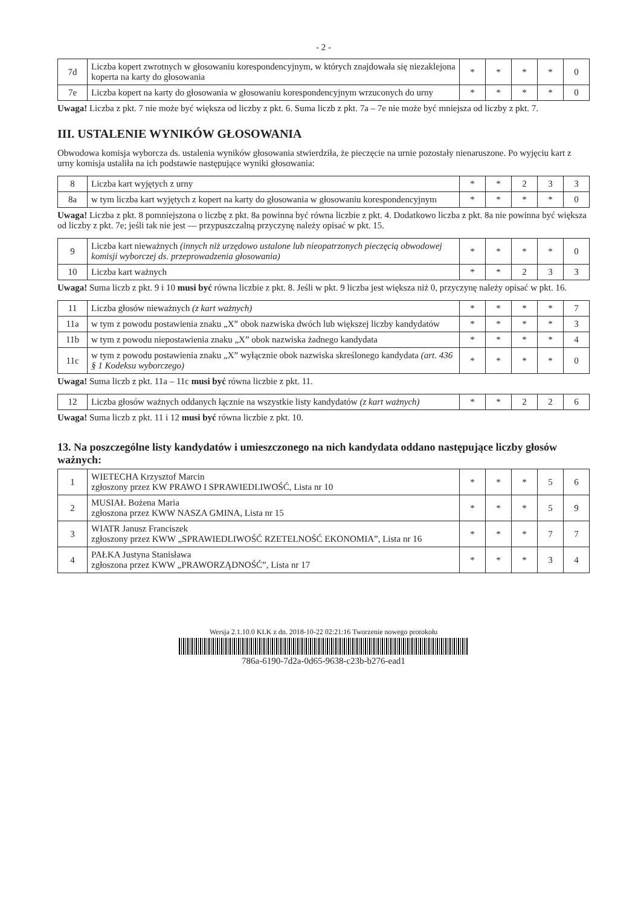- 2 -
| 7d | Liczba kopert zwrotnych w głosowaniu korespondencyjnym, w których znajdowała się niezaklejona koperta na karty do głosowania | * | * | * | * | 0 |
| 7e | Liczba kopert na karty do głosowania w głosowaniu korespondencyjnym wrzuconych do urny | * | * | * | * | 0 |
Uwaga! Liczba z pkt. 7 nie może być większa od liczby z pkt. 6. Suma liczb z pkt. 7a – 7e nie może być mniejsza od liczby z pkt. 7.
III. USTALENIE WYNIKÓW GŁOSOWANIA
Obwodowa komisja wyborcza ds. ustalenia wyników głosowania stwierdziła, że pieczęcie na urnie pozostały nienaruszone. Po wyjęciu kart z urny komisja ustaliła na ich podstawie następujące wyniki głosowania:
| 8 | Liczba kart wyjętych z urny | * | * | 2 | 3 | 3 |
| 8a | w tym liczba kart wyjętych z kopert na karty do głosowania w głosowaniu korespondencyjnym | * | * | * | * | 0 |
Uwaga! Liczba z pkt. 8 pomniejszona o liczbę z pkt. 8a powinna być równa liczbie z pkt. 4. Dodatkowo liczba z pkt. 8a nie powinna być większa od liczby z pkt. 7e; jeśli tak nie jest — przypuszczalną przyczynę należy opisać w pkt. 15.
| 9 | Liczba kart nieważnych (innych niż urzędowo ustalone lub nieopatrzonych pieczęcią obwodowej komisji wyborczej ds. przeprowadzenia głosowania) | * | * | * | * | 0 |
| 10 | Liczba kart ważnych | * | * | 2 | 3 | 3 |
Uwaga! Suma liczb z pkt. 9 i 10 musi być równa liczbie z pkt. 8. Jeśli w pkt. 9 liczba jest większa niż 0, przyczynę należy opisać w pkt. 16.
| 11 | Liczba głosów nieważnych (z kart ważnych) | * | * | * | * | 7 |
| 11a | w tym z powodu postawienia znaku „X” obok nazwiska dwóch lub większej liczby kandydatów | * | * | * | * | 3 |
| 11b | w tym z powodu niepostawienia znaku „X” obok nazwiska żadnego kandydata | * | * | * | * | 4 |
| 11c | w tym z powodu postawienia znaku „X” wyłącznie obok nazwiska skreślonego kandydata (art. 436 § 1 Kodeksu wyborczego) | * | * | * | * | 0 |
Uwaga! Suma liczb z pkt. 11a – 11c musi być równa liczbie z pkt. 11.
| 12 | Liczba głosów ważnych oddanych łącznie na wszystkie listy kandydatów (z kart ważnych) | * | * | 2 | 2 | 6 |
Uwaga! Suma liczb z pkt. 11 i 12 musi być równa liczbie z pkt. 10.
13. Na poszczególne listy kandydatów i umieszczonego na nich kandydata oddano następujące liczby głosów ważnych:
| 1 | WIETECHA Krzysztof Marcin zgłoszony przez KW PRAWO I SPRAWIEDLIWOŚĆ, Lista nr 10 | * | * | * | 5 | 6 |
| 2 | MUSIAŁ Bożena Maria zgłoszona przez KWW NASZA GMINA, Lista nr 15 | * | * | * | 5 | 9 |
| 3 | WIATR Janusz Franciszek zgłoszony przez KWW „SPRAWIEDLIWOŚĆ RZETELNOŚĆ EKONOMIA”, Lista nr 16 | * | * | * | 7 | 7 |
| 4 | PAŁKA Justyna Stanisława zgłoszona przez KWW „PRAWORZĄDNOŚĆ”, Lista nr 17 | * | * | * | 3 | 4 |
Wersja 2.1.10.0 KLK z dn. 2018-10-22 02:21:16 Tworzenie nowego protokołu
786a-6190-7d2a-0d65-9638-c23b-b276-ead1